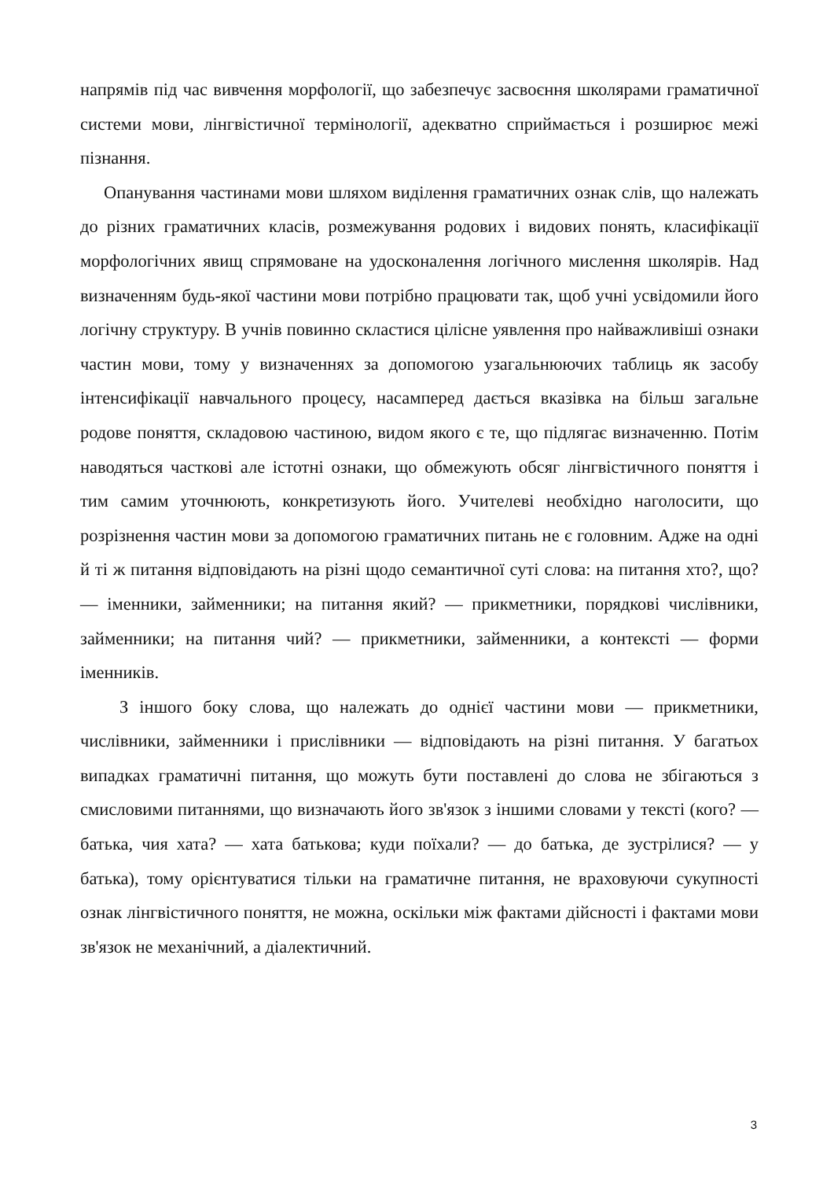напрямів під час вивчення морфології, що забезпечує засвоєння школярами граматичної системи мови, лінгвістичної термінології, адекватно сприймається і розширює межі пізнання.
Опанування частинами мови шляхом виділення граматичних ознак слів, що належать до різних граматичних класів, розмежування родових і видових понять, класифікації морфологічних явищ спрямоване на удосконалення логічного мислення школярів. Над визначенням будь-якої частини мови потрібно працювати так, щоб учні усвідомили його логічну структуру. В учнів повинно скластися цілісне уявлення про найважливіші ознаки частин мови, тому у визначеннях за допомогою узагальнюючих таблиць як засобу інтенсифікації навчального процесу, насамперед дається вказівка на більш загальне родове поняття, складовою частиною, видом якого є те, що підлягає визначенню. Потім наводяться часткові але істотні ознаки, що обмежують обсяг лінгвістичного поняття і тим самим уточнюють, конкретизують його. Учителеві необхідно наголосити, що розрізнення частин мови за допомогою граматичних питань не є головним. Адже на одні й ті ж питання відповідають на різні щодо семантичної суті слова: на питання хто?, що? — іменники, займенники; на питання який? — прикметники, порядкові числівники, займенники; на питання чий? — прикметники, займенники, а контексті — форми іменників.
З іншого боку слова, що належать до однієї частини мови — прикметники, числівники, займенники і прислівники — відповідають на різні питання. У багатьох випадках граматичні питання, що можуть бути поставлені до слова не збігаються з смисловими питаннями, що визначають його зв'язок з іншими словами у тексті (кого? — батька, чия хата? — хата батькова; куди поїхали? — до батька, де зустрілися? — у батька), тому орієнтуватися тільки на граматичне питання, не враховуючи сукупності ознак лінгвістичного поняття, не можна, оскільки між фактами дійсності і фактами мови зв'язок не механічний, а діалектичний.
3